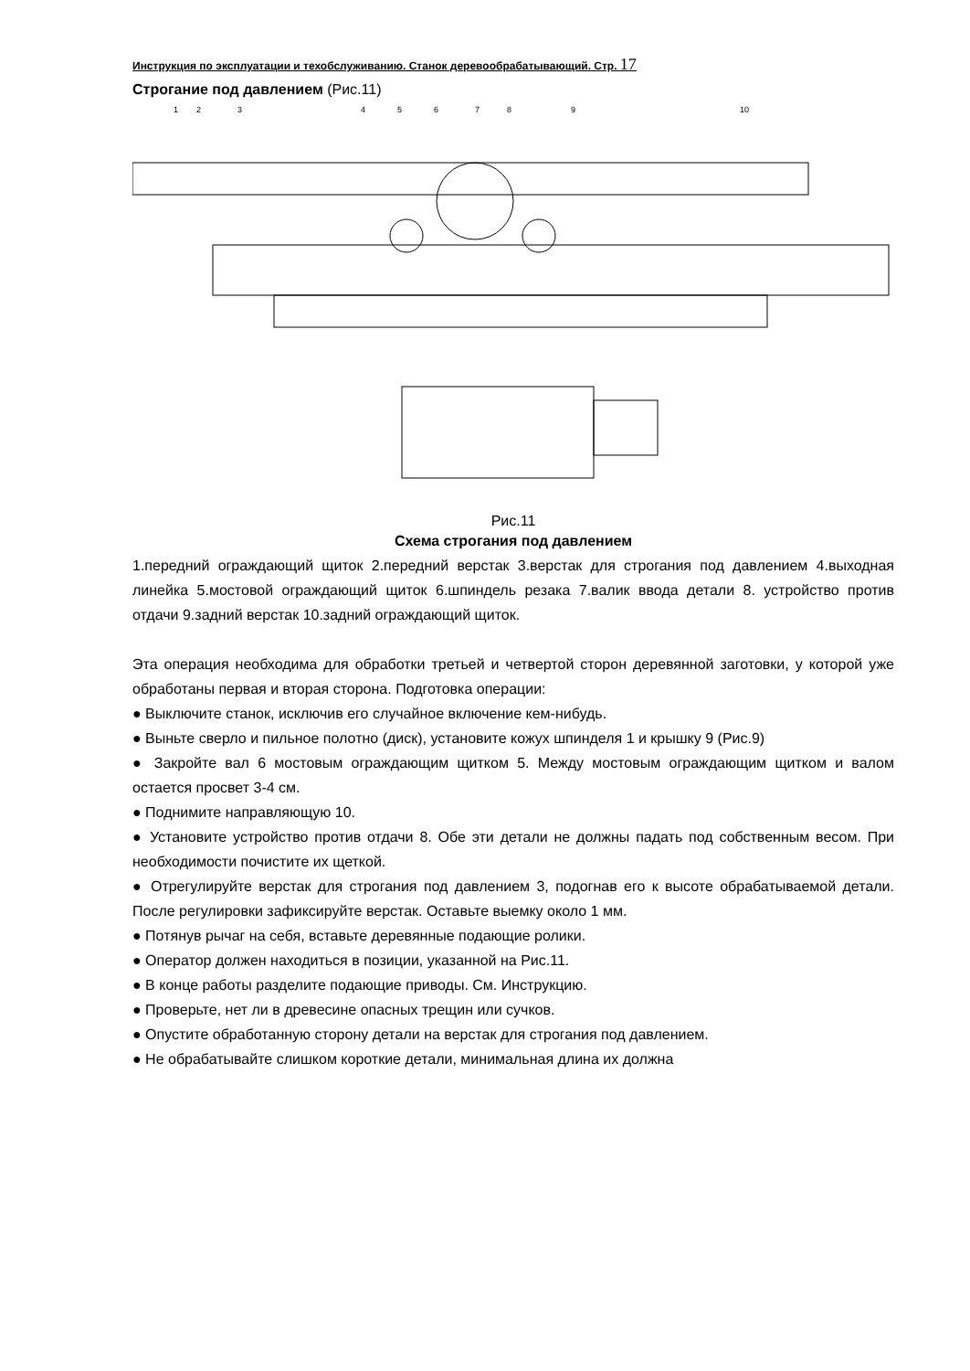Инструкция по эксплуатации и техобслуживанию. Станок деревообрабатывающий. Стр. 17
Строгание под давлением (Рис.11)
1
2
3
4
5
6
7
8
9
10
Рис.11
Схема строгания под давлением
1.передний ограждающий щиток 2.передний верстак 3.верстак для строгания под давлением 4.выходная линейка 5.мостовой ограждающий щиток 6.шпиндель резака 7.валик ввода детали 8. устройство против отдачи 9.задний верстак 10.задний ограждающий щиток.
Эта операция необходима для обработки третьей и четвертой сторон деревянной заготовки, у которой уже обработаны первая и вторая сторона. Подготовка операции:
● Выключите станок, исключив его случайное включение кем-нибудь.
● Выньте сверло и пильное полотно (диск), установите кожух шпинделя 1 и крышку 9 (Рис.9)
● Закройте вал 6 мостовым ограждающим щитком 5. Между мостовым ограждающим щитком и валом остается просвет 3-4 см.
● Поднимите направляющую 10.
● Установите устройство против отдачи 8. Обе эти детали не должны падать под собственным весом. При необходимости почистите их щеткой.
● Отрегулируйте верстак для строгания под давлением 3, подогнав его к высоте обрабатываемой детали. После регулировки зафиксируйте верстак. Оставьте выемку около 1 мм.
● Потянув рычаг на себя, вставьте деревянные подающие ролики.
● Оператор должен находиться в позиции, указанной на Рис.11.
● В конце работы разделите подающие приводы. См. Инструкцию.
● Проверьте, нет ли в древесине опасных трещин или сучков.
● Опустите обработанную сторону детали на верстак для строгания под давлением.
● Не обрабатывайте слишком короткие детали, минимальная длина их должна